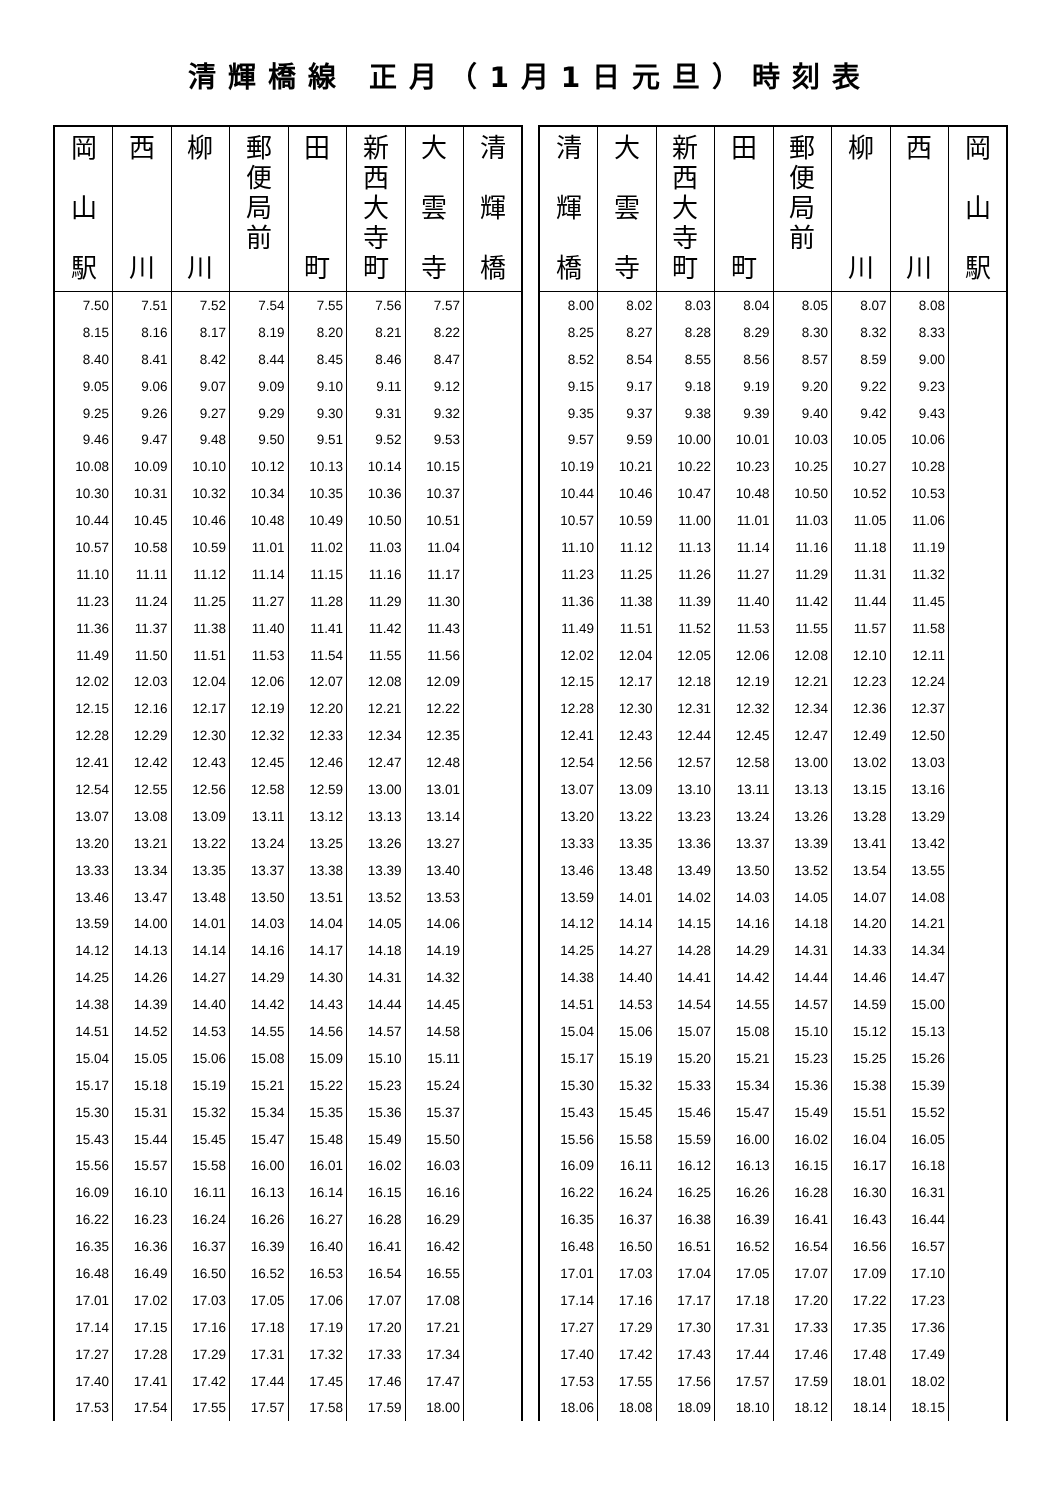清輝橋線 正月（1月1日元旦）時刻表
| 岡 山 駅 | 西 川 | 柳 川 | 郵 便 局 前 | 田 町 | 新 西 大 寺 町 | 大 雲 寺 | 清 輝 橋 |
| --- | --- | --- | --- | --- | --- | --- | --- |
| 7.50 | 7.51 | 7.52 | 7.54 | 7.55 | 7.56 | 7.57 | |
| 8.15 | 8.16 | 8.17 | 8.19 | 8.20 | 8.21 | 8.22 | |
| 8.40 | 8.41 | 8.42 | 8.44 | 8.45 | 8.46 | 8.47 | |
| 9.05 | 9.06 | 9.07 | 9.09 | 9.10 | 9.11 | 9.12 | |
| 9.25 | 9.26 | 9.27 | 9.29 | 9.30 | 9.31 | 9.32 | |
| 9.46 | 9.47 | 9.48 | 9.50 | 9.51 | 9.52 | 9.53 | |
| 10.08 | 10.09 | 10.10 | 10.12 | 10.13 | 10.14 | 10.15 | |
| 10.30 | 10.31 | 10.32 | 10.34 | 10.35 | 10.36 | 10.37 | |
| 10.44 | 10.45 | 10.46 | 10.48 | 10.49 | 10.50 | 10.51 | |
| 10.57 | 10.58 | 10.59 | 11.01 | 11.02 | 11.03 | 11.04 | |
| 11.10 | 11.11 | 11.12 | 11.14 | 11.15 | 11.16 | 11.17 | |
| 11.23 | 11.24 | 11.25 | 11.27 | 11.28 | 11.29 | 11.30 | |
| 11.36 | 11.37 | 11.38 | 11.40 | 11.41 | 11.42 | 11.43 | |
| 11.49 | 11.50 | 11.51 | 11.53 | 11.54 | 11.55 | 11.56 | |
| 12.02 | 12.03 | 12.04 | 12.06 | 12.07 | 12.08 | 12.09 | |
| 12.15 | 12.16 | 12.17 | 12.19 | 12.20 | 12.21 | 12.22 | |
| 12.28 | 12.29 | 12.30 | 12.32 | 12.33 | 12.34 | 12.35 | |
| 12.41 | 12.42 | 12.43 | 12.45 | 12.46 | 12.47 | 12.48 | |
| 12.54 | 12.55 | 12.56 | 12.58 | 12.59 | 13.00 | 13.01 | |
| 13.07 | 13.08 | 13.09 | 13.11 | 13.12 | 13.13 | 13.14 | |
| 13.20 | 13.21 | 13.22 | 13.24 | 13.25 | 13.26 | 13.27 | |
| 13.33 | 13.34 | 13.35 | 13.37 | 13.38 | 13.39 | 13.40 | |
| 13.46 | 13.47 | 13.48 | 13.50 | 13.51 | 13.52 | 13.53 | |
| 13.59 | 14.00 | 14.01 | 14.03 | 14.04 | 14.05 | 14.06 | |
| 14.12 | 14.13 | 14.14 | 14.16 | 14.17 | 14.18 | 14.19 | |
| 14.25 | 14.26 | 14.27 | 14.29 | 14.30 | 14.31 | 14.32 | |
| 14.38 | 14.39 | 14.40 | 14.42 | 14.43 | 14.44 | 14.45 | |
| 14.51 | 14.52 | 14.53 | 14.55 | 14.56 | 14.57 | 14.58 | |
| 15.04 | 15.05 | 15.06 | 15.08 | 15.09 | 15.10 | 15.11 | |
| 15.17 | 15.18 | 15.19 | 15.21 | 15.22 | 15.23 | 15.24 | |
| 15.30 | 15.31 | 15.32 | 15.34 | 15.35 | 15.36 | 15.37 | |
| 15.43 | 15.44 | 15.45 | 15.47 | 15.48 | 15.49 | 15.50 | |
| 15.56 | 15.57 | 15.58 | 16.00 | 16.01 | 16.02 | 16.03 | |
| 16.09 | 16.10 | 16.11 | 16.13 | 16.14 | 16.15 | 16.16 | |
| 16.22 | 16.23 | 16.24 | 16.26 | 16.27 | 16.28 | 16.29 | |
| 16.35 | 16.36 | 16.37 | 16.39 | 16.40 | 16.41 | 16.42 | |
| 16.48 | 16.49 | 16.50 | 16.52 | 16.53 | 16.54 | 16.55 | |
| 17.01 | 17.02 | 17.03 | 17.05 | 17.06 | 17.07 | 17.08 | |
| 17.14 | 17.15 | 17.16 | 17.18 | 17.19 | 17.20 | 17.21 | |
| 17.27 | 17.28 | 17.29 | 17.31 | 17.32 | 17.33 | 17.34 | |
| 17.40 | 17.41 | 17.42 | 17.44 | 17.45 | 17.46 | 17.47 | |
| 17.53 | 17.54 | 17.55 | 17.57 | 17.58 | 17.59 | 18.00 | |
| 清 輝 橋 | 大 雲 寺 | 新 西 大 寺 町 | 田 町 | 郵 便 局 前 | 柳 川 | 西 川 | 岡 山 駅 |
| --- | --- | --- | --- | --- | --- | --- | --- |
| 8.00 | 8.02 | 8.03 | 8.04 | 8.05 | 8.07 | 8.08 | |
| 8.25 | 8.27 | 8.28 | 8.29 | 8.30 | 8.32 | 8.33 | |
| 8.52 | 8.54 | 8.55 | 8.56 | 8.57 | 8.59 | 9.00 | |
| 9.15 | 9.17 | 9.18 | 9.19 | 9.20 | 9.22 | 9.23 | |
| 9.35 | 9.37 | 9.38 | 9.39 | 9.40 | 9.42 | 9.43 | |
| 9.57 | 9.59 | 10.00 | 10.01 | 10.03 | 10.05 | 10.06 | |
| 10.19 | 10.21 | 10.22 | 10.23 | 10.25 | 10.27 | 10.28 | |
| 10.44 | 10.46 | 10.47 | 10.48 | 10.50 | 10.52 | 10.53 | |
| 10.57 | 10.59 | 11.00 | 11.01 | 11.03 | 11.05 | 11.06 | |
| 11.10 | 11.12 | 11.13 | 11.14 | 11.16 | 11.18 | 11.19 | |
| 11.23 | 11.25 | 11.26 | 11.27 | 11.29 | 11.31 | 11.32 | |
| 11.36 | 11.38 | 11.39 | 11.40 | 11.42 | 11.44 | 11.45 | |
| 11.49 | 11.51 | 11.52 | 11.53 | 11.55 | 11.57 | 11.58 | |
| 12.02 | 12.04 | 12.05 | 12.06 | 12.08 | 12.10 | 12.11 | |
| 12.15 | 12.17 | 12.18 | 12.19 | 12.21 | 12.23 | 12.24 | |
| 12.28 | 12.30 | 12.31 | 12.32 | 12.34 | 12.36 | 12.37 | |
| 12.41 | 12.43 | 12.44 | 12.45 | 12.47 | 12.49 | 12.50 | |
| 12.54 | 12.56 | 12.57 | 12.58 | 13.00 | 13.02 | 13.03 | |
| 13.07 | 13.09 | 13.10 | 13.11 | 13.13 | 13.15 | 13.16 | |
| 13.20 | 13.22 | 13.23 | 13.24 | 13.26 | 13.28 | 13.29 | |
| 13.33 | 13.35 | 13.36 | 13.37 | 13.39 | 13.41 | 13.42 | |
| 13.46 | 13.48 | 13.49 | 13.50 | 13.52 | 13.54 | 13.55 | |
| 13.59 | 14.01 | 14.02 | 14.03 | 14.05 | 14.07 | 14.08 | |
| 14.12 | 14.14 | 14.15 | 14.16 | 14.18 | 14.20 | 14.21 | |
| 14.25 | 14.27 | 14.28 | 14.29 | 14.31 | 14.33 | 14.34 | |
| 14.38 | 14.40 | 14.41 | 14.42 | 14.44 | 14.46 | 14.47 | |
| 14.51 | 14.53 | 14.54 | 14.55 | 14.57 | 14.59 | 15.00 | |
| 15.04 | 15.06 | 15.07 | 15.08 | 15.10 | 15.12 | 15.13 | |
| 15.17 | 15.19 | 15.20 | 15.21 | 15.23 | 15.25 | 15.26 | |
| 15.30 | 15.32 | 15.33 | 15.34 | 15.36 | 15.38 | 15.39 | |
| 15.43 | 15.45 | 15.46 | 15.47 | 15.49 | 15.51 | 15.52 | |
| 15.56 | 15.58 | 15.59 | 16.00 | 16.02 | 16.04 | 16.05 | |
| 16.09 | 16.11 | 16.12 | 16.13 | 16.15 | 16.17 | 16.18 | |
| 16.22 | 16.24 | 16.25 | 16.26 | 16.28 | 16.30 | 16.31 | |
| 16.35 | 16.37 | 16.38 | 16.39 | 16.41 | 16.43 | 16.44 | |
| 16.48 | 16.50 | 16.51 | 16.52 | 16.54 | 16.56 | 16.57 | |
| 17.01 | 17.03 | 17.04 | 17.05 | 17.07 | 17.09 | 17.10 | |
| 17.14 | 17.16 | 17.17 | 17.18 | 17.20 | 17.22 | 17.23 | |
| 17.27 | 17.29 | 17.30 | 17.31 | 17.33 | 17.35 | 17.36 | |
| 17.40 | 17.42 | 17.43 | 17.44 | 17.46 | 17.48 | 17.49 | |
| 17.53 | 17.55 | 17.56 | 17.57 | 17.59 | 18.01 | 18.02 | |
| 18.06 | 18.08 | 18.09 | 18.10 | 18.12 | 18.14 | 18.15 | |